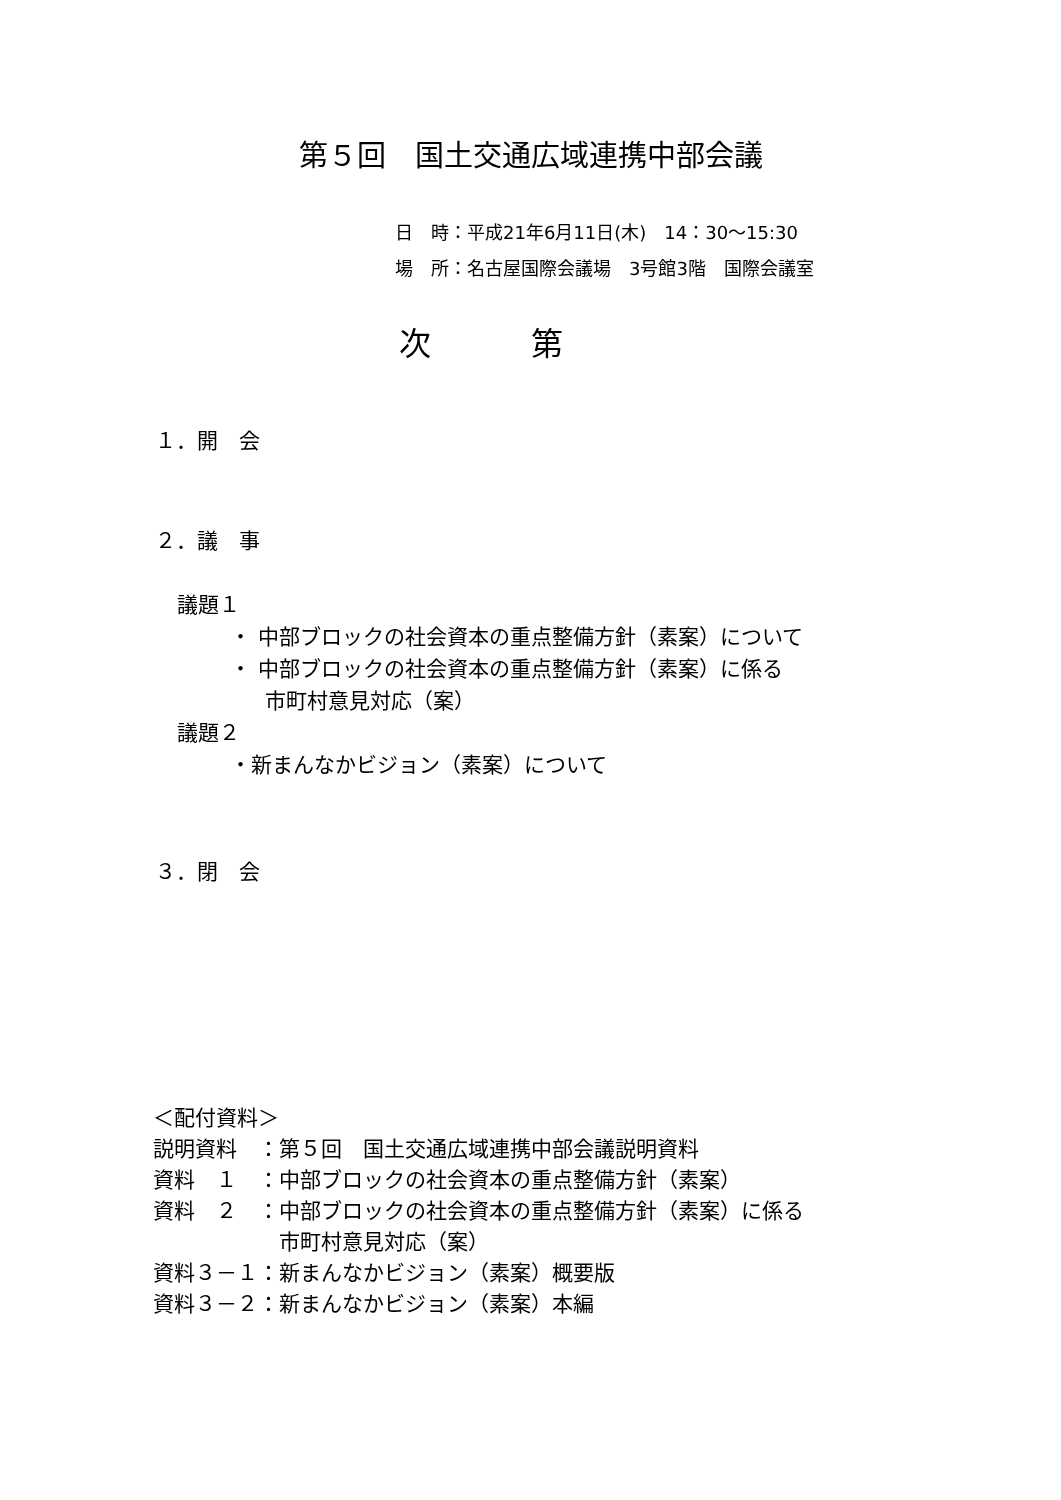第５回　国土交通広域連携中部会議
日　時：平成21年6月11日(木)　14：30～15:30
場　所：名古屋国際会議場　3号館3階　国際会議室
次第
１．開　会
２．議　事
議題１
・ 中部ブロックの社会資本の重点整備方針（素案）について
・ 中部ブロックの社会資本の重点整備方針（素案）に係る
市町村意見対応（案）
議題２
・新まんなかビジョン（素案）について
３．閉　会
＜配付資料＞
| 説明資料 | ：第５回 国土交通広域連携中部会議説明資料 |
| 資料 １ | ：中部ブロックの社会資本の重点整備方針（素案） |
| 資料 ２ | ：中部ブロックの社会資本の重点整備方針（素案）に係る 市町村意見対応（案） |
| 資料３－１ | ：新まんなかビジョン（素案）概要版 |
| 資料３－２ | ：新まんなかビジョン（素案）本編 |